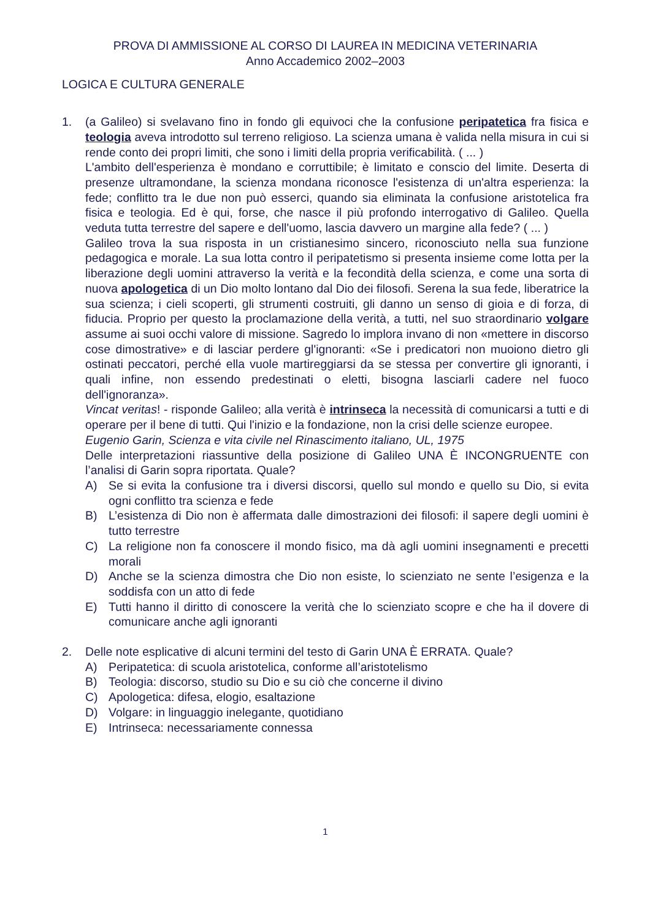PROVA DI AMMISSIONE AL CORSO DI LAUREA IN MEDICINA VETERINARIA
Anno Accademico 2002–2003
LOGICA E CULTURA GENERALE
1. (a Galileo) si svelavano fino in fondo gli equivoci che la confusione peripatetica fra fisica e teologia aveva introdotto sul terreno religioso. La scienza umana è valida nella misura in cui si rende conto dei propri limiti, che sono i limiti della propria verificabilità. ( ... )
L'ambito dell'esperienza è mondano e corruttibile; è limitato e conscio del limite. Deserta di presenze ultramondane, la scienza mondana riconosce l'esistenza di un'altra esperienza: la fede; conflitto tra le due non può esserci, quando sia eliminata la confusione aristotelica fra fisica e teologia. Ed è qui, forse, che nasce il più profondo interrogativo di Galileo. Quella veduta tutta terrestre del sapere e dell'uomo, lascia davvero un margine alla fede? ( ... )
Galileo trova la sua risposta in un cristianesimo sincero, riconosciuto nella sua funzione pedagogica e morale. La sua lotta contro il peripatetismo si presenta insieme come lotta per la liberazione degli uomini attraverso la verità e la fecondità della scienza, e come una sorta di nuova apologetica di un Dio molto lontano dal Dio dei filosofi. Serena la sua fede, liberatrice la sua scienza; i cieli scoperti, gli strumenti costruiti, gli danno un senso di gioia e di forza, di fiducia. Proprio per questo la proclamazione della verità, a tutti, nel suo straordinario volgare assume ai suoi occhi valore di missione. Sagredo lo implora invano di non «mettere in discorso cose dimostrative» e di lasciar perdere gl'ignoranti: «Se i predicatori non muoiono dietro gli ostinati peccatori, perché ella vuole martireggiarsi da se stessa per convertire gli ignoranti, i quali infine, non essendo predestinati o eletti, bisogna lasciarli cadere nel fuoco dell'ignoranza».
Vincat veritas! - risponde Galileo; alla verità è intrinseca la necessità di comunicarsi a tutti e di operare per il bene di tutti. Qui l'inizio e la fondazione, non la crisi delle scienze europee.
Eugenio Garin, Scienza e vita civile nel Rinascimento italiano, UL, 1975
Delle interpretazioni riassuntive della posizione di Galileo UNA È INCONGRUENTE con l’analisi di Garin sopra riportata. Quale?
A) Se si evita la confusione tra i diversi discorsi, quello sul mondo e quello su Dio, si evita ogni conflitto tra scienza e fede
B) L’esistenza di Dio non è affermata dalle dimostrazioni dei filosofi: il sapere degli uomini è tutto terrestre
C) La religione non fa conoscere il mondo fisico, ma dà agli uomini insegnamenti e precetti morali
D) Anche se la scienza dimostra che Dio non esiste, lo scienziato ne sente l’esigenza e la soddisfa con un atto di fede
E) Tutti hanno il diritto di conoscere la verità che lo scienziato scopre e che ha il dovere di comunicare anche agli ignoranti
2. Delle note esplicative di alcuni termini del testo di Garin UNA È ERRATA. Quale?
A) Peripatetica: di scuola aristotelica, conforme all’aristotelismo
B) Teologia: discorso, studio su Dio e su ciò che concerne il divino
C) Apologetica: difesa, elogio, esaltazione
D) Volgare: in linguaggio inelegante, quotidiano
E) Intrinseca: necessariamente connessa
1